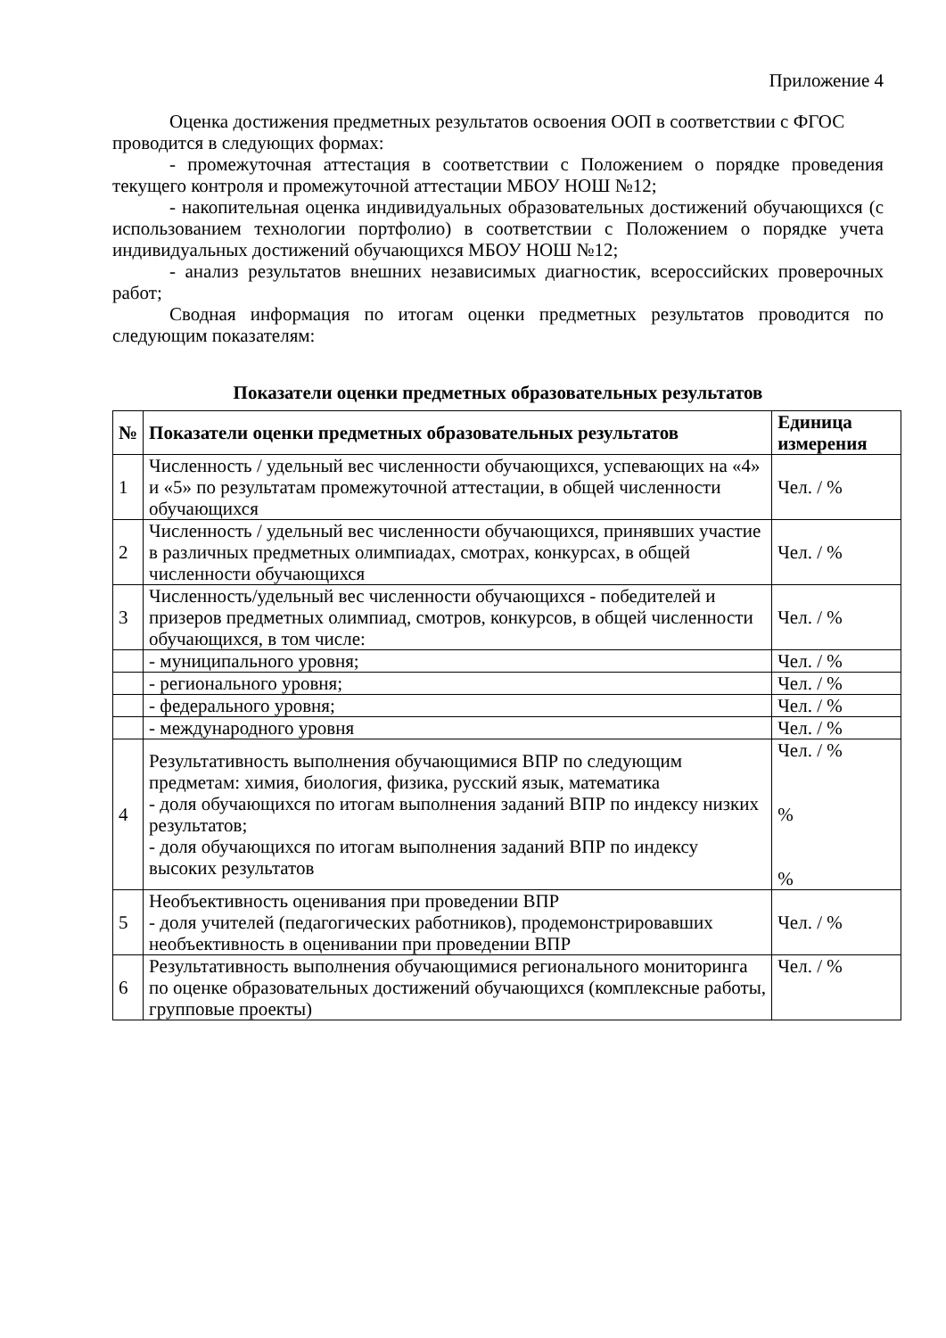Приложение 4
Оценка достижения предметных результатов освоения ООП в соответствии с ФГОС
проводится в следующих формах:
- промежуточная аттестация в соответствии с Положением о порядке проведения текущего контроля и промежуточной аттестации МБОУ НОШ №12;
- накопительная оценка индивидуальных образовательных достижений обучающихся (с использованием технологии портфолио) в соответствии с Положением о порядке учета индивидуальных достижений обучающихся МБОУ НОШ №12;
- анализ результатов внешних независимых диагностик, всероссийских проверочных работ;
Сводная информация по итогам оценки предметных результатов проводится по следующим показателям:
Показатели оценки предметных образовательных результатов
| № | Показатели оценки предметных образовательных результатов | Единица измерения |
| --- | --- | --- |
| 1 | Численность / удельный вес численности обучающихся, успевающих на «4» и «5» по результатам промежуточной аттестации, в общей численности обучающихся | Чел. / % |
| 2 | Численность / удельный вес численности обучающихся, принявших участие в различных предметных олимпиадах, смотрах, конкурсах, в общей численности обучающихся | Чел. / % |
| 3 | Численность/удельный вес численности обучающихся - победителей и призеров предметных олимпиад, смотров, конкурсов, в общей численности обучающихся, в том числе: | Чел. / % |
| | - муниципального уровня; | Чел. / % |
| | - регионального уровня; | Чел. / % |
| | - федерального уровня; | Чел. / % |
| | - международного уровня | Чел. / % |
| 4 | Результативность выполнения обучающимися ВПР по следующим предметам: химия, биология, физика, русский язык, математика - доля обучающихся по итогам выполнения заданий ВПР по индексу низких результатов; - доля обучающихся по итогам выполнения заданий ВПР по индексу высоких результатов | Чел. / % % % |
| 5 | Необъективность оценивания при проведении ВПР - доля учителей (педагогических работников), продемонстрировавших необъективность в оценивании при проведении ВПР | Чел. / % |
| 6 | Результативность выполнения обучающимися регионального мониторинга по оценке образовательных достижений обучающихся (комплексные работы, групповые проекты) | Чел. / % |